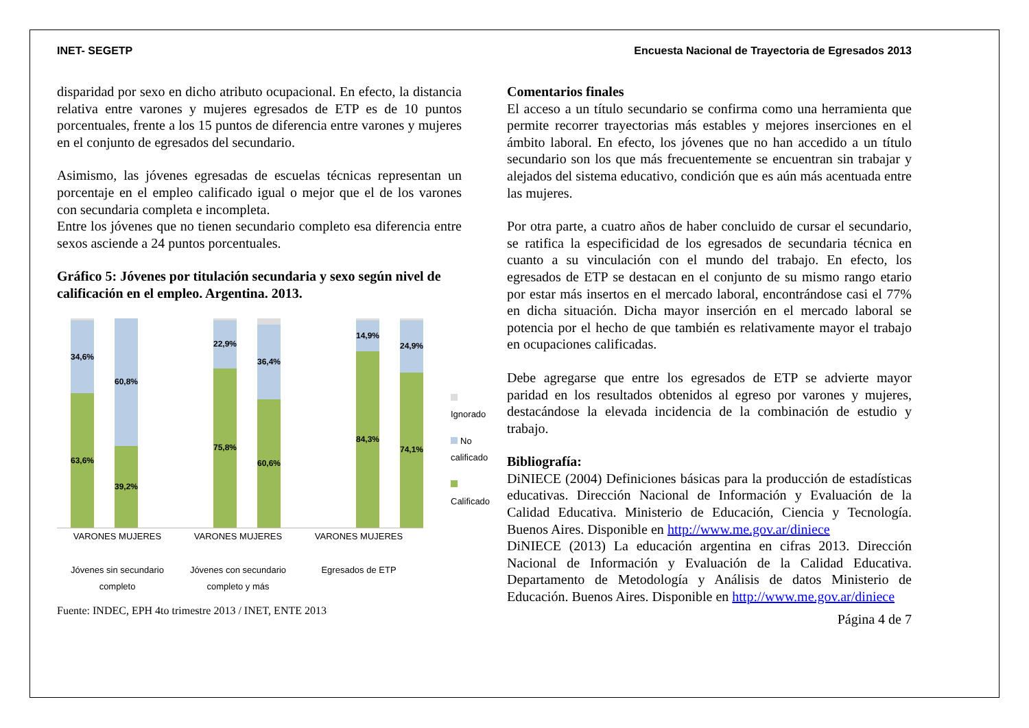INET- SEGETP Encuesta Nacional de Trayectoria de Egresados 2013
disparidad por sexo en dicho atributo ocupacional. En efecto, la distancia relativa entre varones y mujeres egresados de ETP es de 10 puntos porcentuales, frente a los 15 puntos de diferencia entre varones y mujeres en el conjunto de egresados del secundario.
Asimismo, las jóvenes egresadas de escuelas técnicas representan un porcentaje en el empleo calificado igual o mejor que el de los varones con secundaria completa e incompleta.
Entre los jóvenes que no tienen secundario completo esa diferencia entre sexos asciende a 24 puntos porcentuales.
Gráfico 5: Jóvenes por titulación secundaria y sexo según nivel de calificación en el empleo. Argentina. 2013.
34,6%
63,6%
60,8%
39,2%
22,9%
75,8%
36,4%
60,6%
14,9%
84,3%
24,9%
74,1%
VARONES MUJERES
Jóvenes sin secundario completo
VARONES MUJERES
Jóvenes con secundario completo y más
VARONES MUJERES
Egresados de ETP
Ignorado
No calificado
Calificado
Fuente: INDEC, EPH 4to trimestre 2013 / INET, ENTE 2013
Comentarios finales
El acceso a un título secundario se confirma como una herramienta que permite recorrer trayectorias más estables y mejores inserciones en el ámbito laboral. En efecto, los jóvenes que no han accedido a un título secundario son los que más frecuentemente se encuentran sin trabajar y alejados del sistema educativo, condición que es aún más acentuada entre las mujeres.
Por otra parte, a cuatro años de haber concluido de cursar el secundario, se ratifica la especificidad de los egresados de secundaria técnica en cuanto a su vinculación con el mundo del trabajo. En efecto, los egresados de ETP se destacan en el conjunto de su mismo rango etario por estar más insertos en el mercado laboral, encontrándose casi el 77% en dicha situación. Dicha mayor inserción en el mercado laboral se potencia por el hecho de que también es relativamente mayor el trabajo en ocupaciones calificadas.
Debe agregarse que entre los egresados de ETP se advierte mayor paridad en los resultados obtenidos al egreso por varones y mujeres, destacándose la elevada incidencia de la combinación de estudio y trabajo.
Bibliografía:
DiNIECE (2004) Definiciones básicas para la producción de estadísticas educativas. Dirección Nacional de Información y Evaluación de la Calidad Educativa. Ministerio de Educación, Ciencia y Tecnología. Buenos Aires. Disponible en http://www.me.gov.ar/diniece
DiNIECE (2013) La educación argentina en cifras 2013. Dirección Nacional de Información y Evaluación de la Calidad Educativa. Departamento de Metodología y Análisis de datos Ministerio de Educación. Buenos Aires. Disponible en http://www.me.gov.ar/diniece
Página 4 de 7